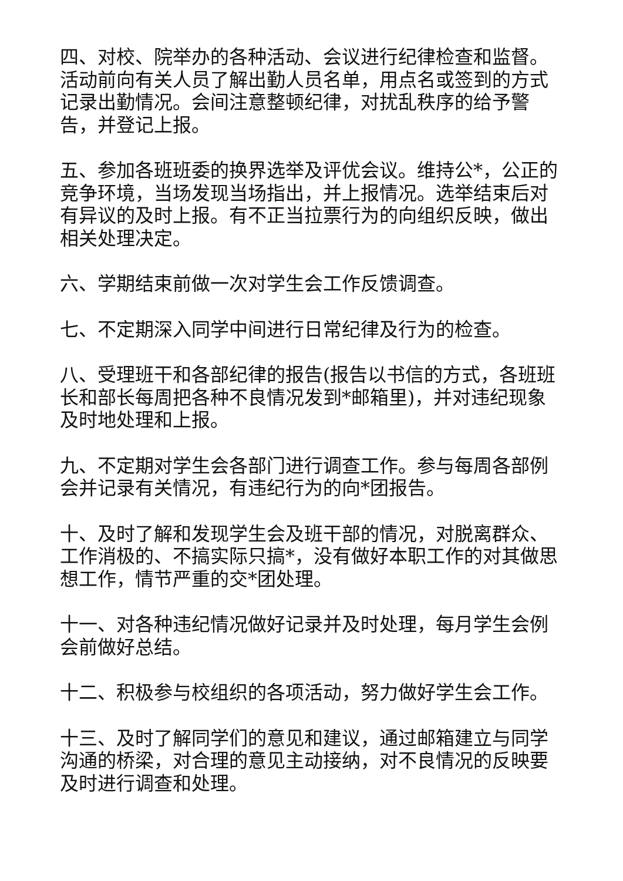四、对校、院举办的各种活动、会议进行纪律检查和监督。活动前向有关人员了解出勤人员名单，用点名或签到的方式记录出勤情况。会间注意整顿纪律，对扰乱秩序的给予警告，并登记上报。
五、参加各班班委的换界选举及评优会议。维持公*，公正的竞争环境，当场发现当场指出，并上报情况。选举结束后对有异议的及时上报。有不正当拉票行为的向组织反映，做出相关处理决定。
六、学期结束前做一次对学生会工作反馈调查。
七、不定期深入同学中间进行日常纪律及行为的检查。
八、受理班干和各部纪律的报告(报告以书信的方式，各班班长和部长每周把各种不良情况发到*邮箱里)，并对违纪现象及时地处理和上报。
九、不定期对学生会各部门进行调查工作。参与每周各部例会并记录有关情况，有违纪行为的向*团报告。
十、及时了解和发现学生会及班干部的情况，对脱离群众、工作消极的、不搞实际只搞*，没有做好本职工作的对其做思想工作，情节严重的交*团处理。
十一、对各种违纪情况做好记录并及时处理，每月学生会例会前做好总结。
十二、积极参与校组织的各项活动，努力做好学生会工作。
十三、及时了解同学们的意见和建议，通过邮箱建立与同学沟通的桥梁，对合理的意见主动接纳，对不良情况的反映要及时进行调查和处理。